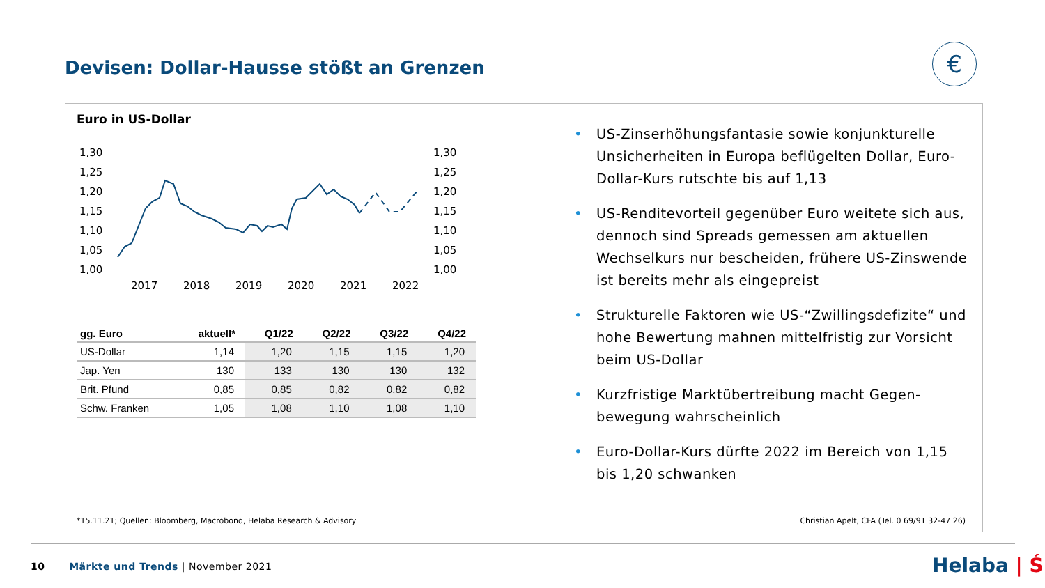Devisen: Dollar-Hausse stößt an Grenzen
€
Euro in US-Dollar
1,30
1,25
1,20
1,15
1,10
1,05
1,00
1,30
1,25
1,20
1,15
1,10
1,05
1,00
2017
2018
2019
2020
2021
2022
| gg. Euro | aktuell* | Q1/22 | Q2/22 | Q3/22 | Q4/22 |
| --- | --- | --- | --- | --- | --- |
| US-Dollar | 1,14 | 1,20 | 1,15 | 1,15 | 1,20 |
| Jap. Yen | 130 | 133 | 130 | 130 | 132 |
| Brit. Pfund | 0,85 | 0,85 | 0,82 | 0,82 | 0,82 |
| Schw. Franken | 1,05 | 1,08 | 1,10 | 1,08 | 1,10 |
• US-Zinserhöhungsfantasie sowie konjunkturelle Unsicherheiten in Europa beflügelten Dollar, Euro-Dollar-Kurs rutschte bis auf 1,13
• US-Renditevorteil gegenüber Euro weitete sich aus, dennoch sind Spreads gemessen am aktuellen Wechselkurs nur bescheiden, frühere US-Zinswende ist bereits mehr als eingepreist
• Strukturelle Faktoren wie US-“Zwillingsdefizite“ und hohe Bewertung mahnen mittelfristig zur Vorsicht beim US-Dollar
• Kurzfristige Marktübertreibung macht Gegen-bewegung wahrscheinlich
• Euro-Dollar-Kurs dürfte 2022 im Bereich von 1,15 bis 1,20 schwanken
*15.11.21; Quellen: Bloomberg, Macrobond, Helaba Research & Advisory
Christian Apelt, CFA (Tel. 0 69/91 32-47 26)
10 Märkte und Trends | November 2021
Helaba | Ś